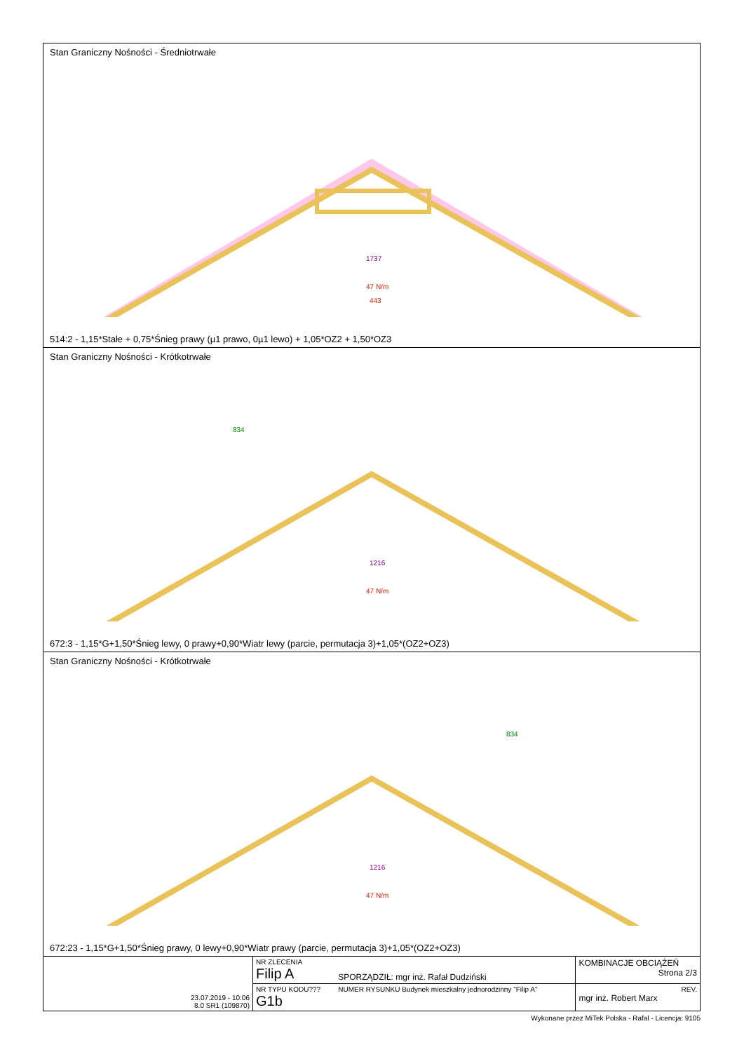Stan Graniczny Nośności - Średniotrwałe
47 N/m
443
1737
514:2 - 1,15*Stałe + 0,75*Śnieg prawy (µ1 prawo, 0µ1 lewo) + 1,05*OZ2 + 1,50*OZ3
Stan Graniczny Nośności - Krótkotrwałe
47 N/m
1216
834
672:3 - 1,15*G+1,50*Śnieg lewy, 0 prawy+0,90*Wiatr lewy (parcie, permutacja 3)+1,05*(OZ2+OZ3)
Stan Graniczny Nośności - Krótkotrwałe
47 N/m
1216
834
672:23 - 1,15*G+1,50*Śnieg prawy, 0 lewy+0,90*Wiatr prawy (parcie, permutacja 3)+1,05*(OZ2+OZ3)
| 23.07.2019 - 10:06 8.0 SR1 (109870) | NR ZLECENIA Filip A | SPORZĄDZIŁ: mgr inż. Rafał Dudziński | KOMBINACJE OBCIĄŻEŃ Strona 2/3 |
| | NR TYPU KODU??? G1b | NUMER RYSUNKU Budynek mieszkalny jednorodzinny "Filip A" | REV. mgr inż. Robert Marx |
Wykonane przez MiTek Polska - Rafal - Licencja: 9105